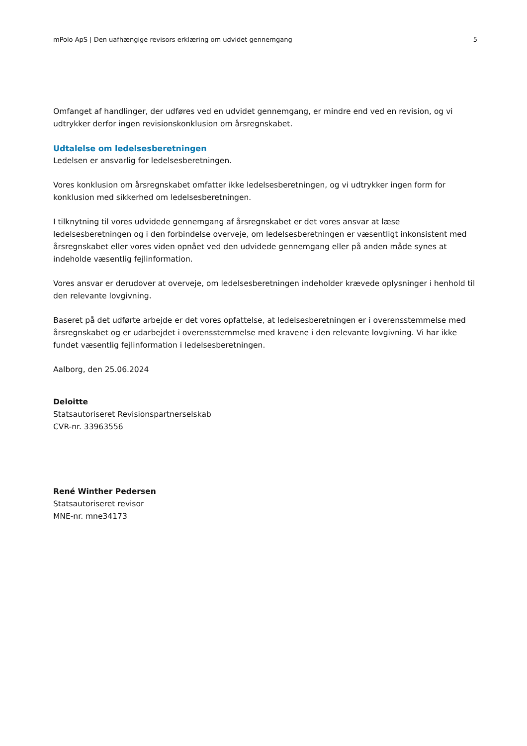mPolo ApS | Den uafhængige revisors erklæring om udvidet gennemgang 5
Omfanget af handlinger, der udføres ved en udvidet gennemgang, er mindre end ved en revision, og vi udtrykker derfor ingen revisionskonklusion om årsregnskabet.
Udtalelse om ledelsesberetningen
Ledelsen er ansvarlig for ledelsesberetningen.
Vores konklusion om årsregnskabet omfatter ikke ledelsesberetningen, og vi udtrykker ingen form for konklusion med sikkerhed om ledelsesberetningen.
I tilknytning til vores udvidede gennemgang af årsregnskabet er det vores ansvar at læse ledelsesberetningen og i den forbindelse overveje, om ledelsesberetningen er væsentligt inkonsistent med årsregnskabet eller vores viden opnået ved den udvidede gennemgang eller på anden måde synes at indeholde væsentlig fejlinformation.
Vores ansvar er derudover at overveje, om ledelsesberetningen indeholder krævede oplysninger i henhold til den relevante lovgivning.
Baseret på det udførte arbejde er det vores opfattelse, at ledelsesberetningen er i overensstemmelse med årsregnskabet og er udarbejdet i overensstemmelse med kravene i den relevante lovgivning. Vi har ikke fundet væsentlig fejlinformation i ledelsesberetningen.
Aalborg, den 25.06.2024
Deloitte
Statsautoriseret Revisionspartnerselskab
CVR-nr. 33963556
René Winther Pedersen
Statsautoriseret revisor
MNE-nr. mne34173